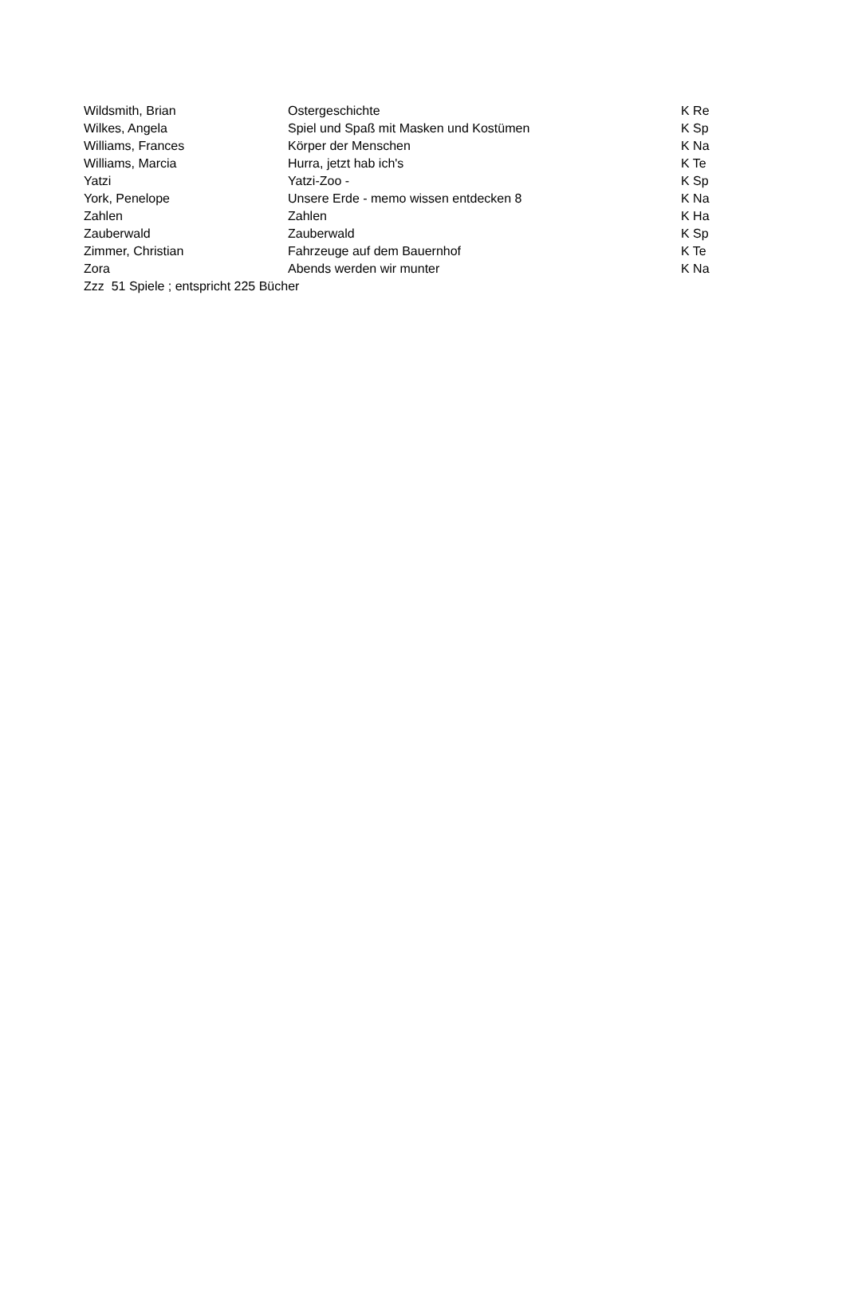| Wildsmith, Brian | Ostergeschichte | K Re |
| Wilkes, Angela | Spiel und Spaß mit Masken und Kostümen | K Sp |
| Williams, Frances | Körper der Menschen | K Na |
| Williams, Marcia | Hurra, jetzt hab ich's | K Te |
| Yatzi | Yatzi-Zoo - | K Sp |
| York, Penelope | Unsere Erde - memo wissen entdecken 8 | K Na |
| Zahlen | Zahlen | K Ha |
| Zauberwald | Zauberwald | K Sp |
| Zimmer, Christian | Fahrzeuge auf dem Bauernhof | K Te |
| Zora | Abends werden wir munter | K Na |
| Zzz 51 Spiele ; entspricht 225 Bücher | | |